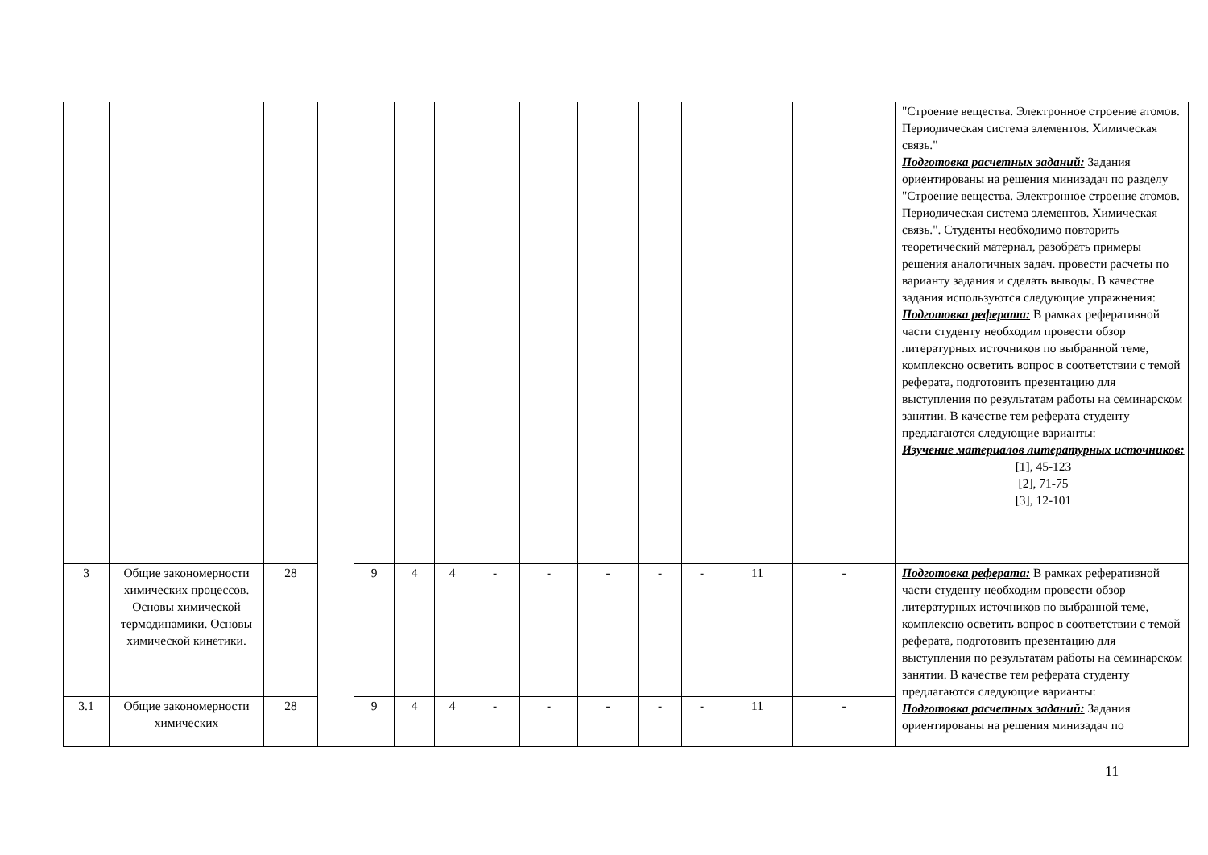| | | | | | | | | | | | | | | "Строение вещества. Электронное строение атомов. Периодическая система элементов. Химическая связь." Подготовка расчетных заданий: Задания ориентированы на решения минизадач по разделу "Строение вещества. Электронное строение атомов. Периодическая система элементов. Химическая связь.". Студенты необходимо повторить теоретический материал, разобрать примеры решения аналогичных задач. провести расчеты по варианту задания и сделать выводы. В качестве задания используются следующие упражнения: Подготовка реферата: В рамках реферативной части студенту необходим провести обзор литературных источников по выбранной теме, комплексно осветить вопрос в соответствии с темой реферата, подготовить презентацию для выступления по результатам работы на семинарском занятии. В качестве тем реферата студенту предлагаются следующие варианты: Изучение материалов литературных источников: [1], 45-123 [2], 71-75 [3], 12-101 |
| 3 | Общие закономерности химических процессов. Основы химической термодинамики. Основы химической кинетики. | 28 | | 9 | 4 | 4 | - | - | - | - | - | 11 | - | Подготовка реферата: В рамках реферативной части студенту необходим провести обзор литературных источников по выбранной теме, комплексно осветить вопрос в соответствии с темой реферата, подготовить презентацию для выступления по результатам работы на семинарском занятии. В качестве тем реферата студенту предлагаются следующие варианты: Подготовка расчетных заданий: Задания ориентированы на решения минизадач по |
| 3.1 | Общие закономерности химических | 28 | | 9 | 4 | 4 | - | - | - | - | - | 11 | - | |
11